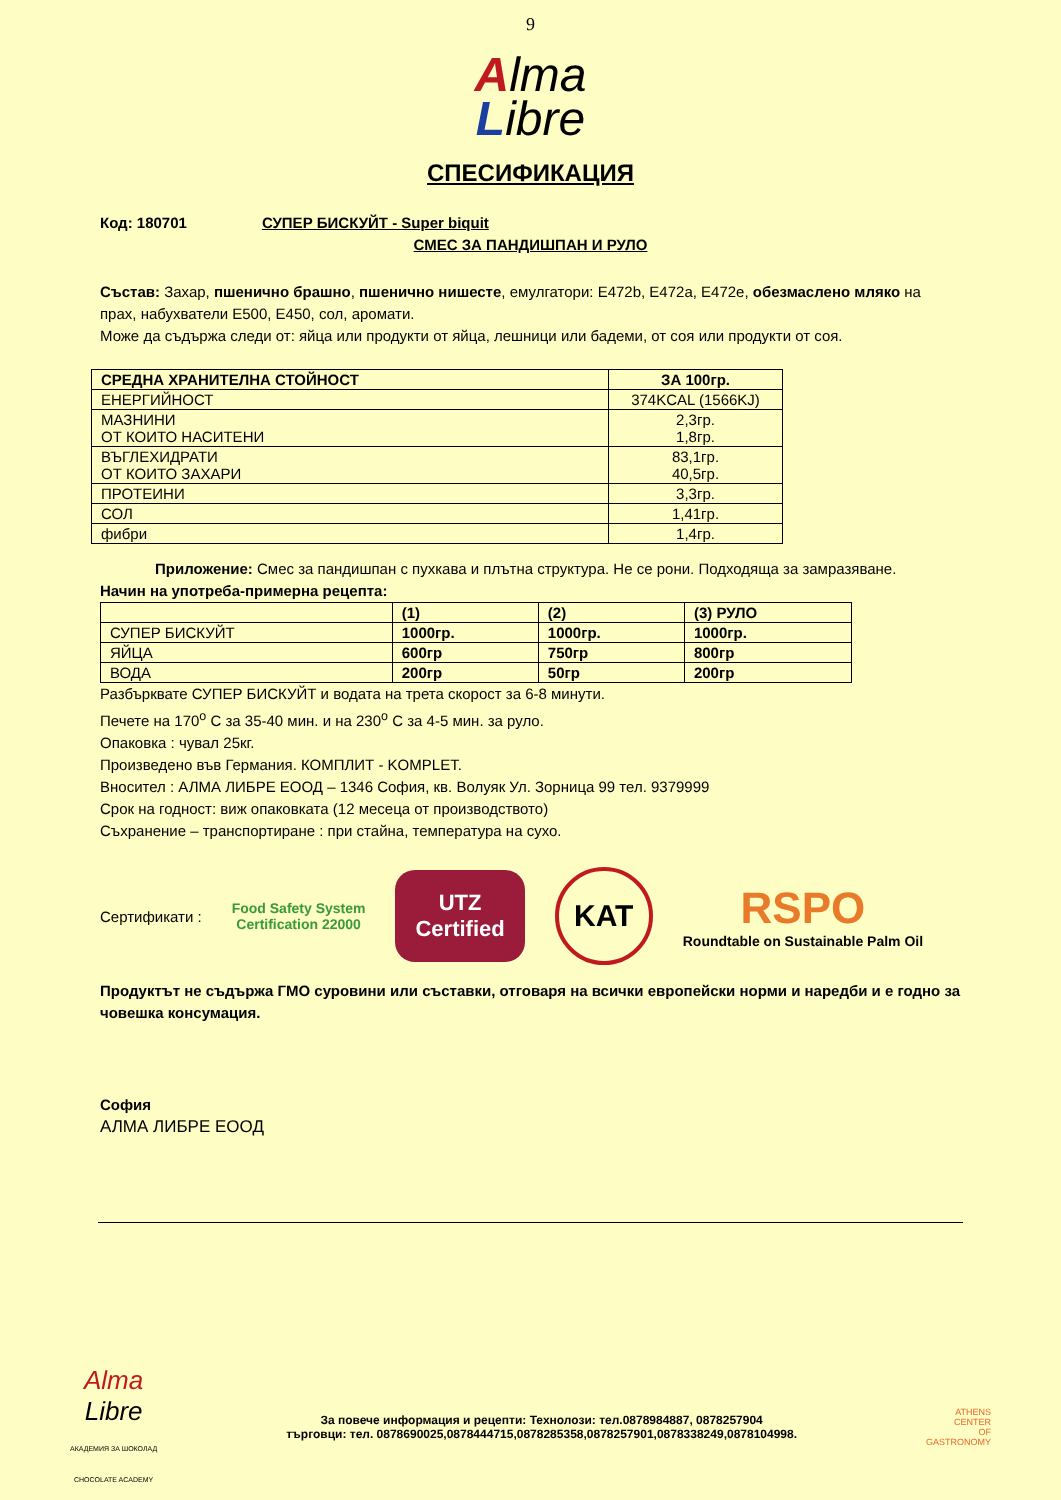9
Alma
Libre
СПЕСИФИКАЦИЯ
Код: 180701 СУПЕР БИСКУЙТ - Super biquit
СМЕС ЗА ПАНДИШПАН И РУЛО
Състав: Захар, пшенично брашно, пшенично нишесте, емулгатори: E472b, E472a, E472e, обезмаслено мляко на прах, набухватели E500, E450, сол, аромати.
Може да съдържа следи от: яйца или продукти от яйца, лешници или бадеми, от соя или продукти от соя.
| СРЕДНА ХРАНИТЕЛНА СТОЙНОСТ | ЗА 100гр. |
| --- | --- |
| ЕНЕРГИЙНОСТ | 374KCAL (1566KJ) |
| МАЗНИНИ ОТ КОИТО НАСИТЕНИ | 2,3гр. 1,8гр. |
| ВЪГЛЕХИДРАТИ ОТ КОИТО ЗАХАРИ | 83,1гр. 40,5гр. |
| ПРОТЕИНИ | 3,3гр. |
| СОЛ | 1,41гр. |
| фибри | 1,4гр. |
Приложение: Смес за пандишпан с пухкава и плътна структура. Не се рони. Подходяща за замразяване.
Начин на употреба-примерна рецепта:
| | (1) | (2) | (3) РУЛО |
| --- | --- | --- | --- |
| СУПЕР БИСКУЙТ | 1000гр. | 1000гр. | 1000гр. |
| ЯЙЦА | 600гр | 750гр | 800гр |
| ВОДА | 200гр | 50гр | 200гр |
Разбърквате СУПЕР БИСКУЙТ и водата на трета скорост за 6-8 минути.
Печете на 170<sup>о</sup> С за 35-40 мин. и на 230<sup>о</sup> С за 4-5 мин. за руло.
Опаковка : чувал 25кг.
Произведено във Германия. КОМПЛИТ - KOMPLET.
Вносител : АЛМА ЛИБРЕ ЕООД – 1346 София, кв. Волуяк Ул. Зорница 99 тел. 9379999
Срок на годност: виж опаковката (12 месеца от производството)
Съхранение – транспортиране : при стайна, температура на сухо.
Сертификати : Food Safety System
Certification 22000 UTZ
Certified KAT RSPO
Roundtable on Sustainable Palm Oil
Продуктът не съдържа ГМО суровини или съставки, отговаря на всички европейски норми и наредби и е годно за човешка консумация.
София
АЛМА ЛИБРЕ ЕООД
Alma
Libre
АКАДЕМИЯ ЗА ШОКОЛАД
CHOCOLATE ACADEMY
За повече информация и рецепти: Технолози: тел.0878984887, 0878257904
търговци: тел. 0878690025,0878444715,0878285358,0878257901,0878338249,0878104998.
ATHENS
CENTER
OF
GASTRONOMY